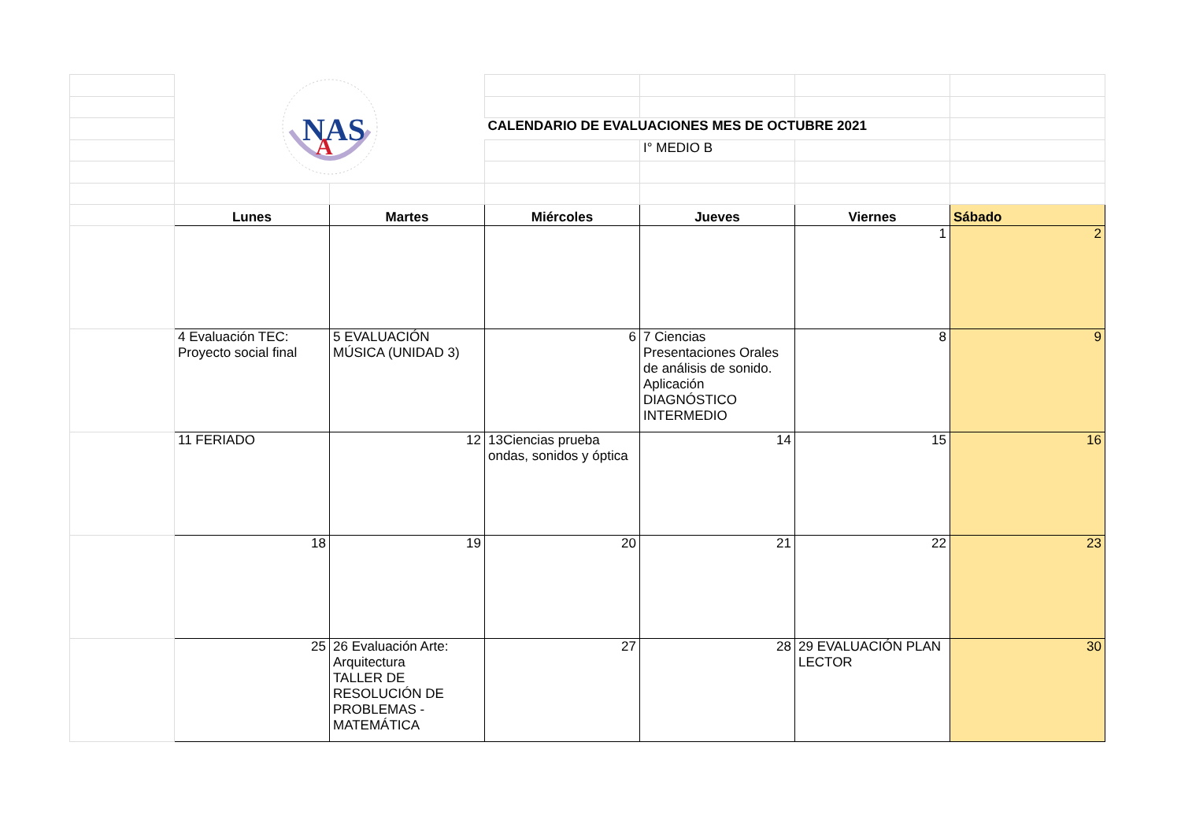| | NAS A | | | | | |
| | | | CALENDARIO DE EVALUACIONES MES DE OCTUBRE 2021 | | | |
| | | | | I° MEDIO B | | |
| | Lunes | Martes | Miércoles | Jueves | Viernes | Sábado |
| | | | | | 1 | 2 |
| | 4 Evaluación TEC: Proyecto social final | 5 EVALUACIÓN MÚSICA (UNIDAD 3) | 6 | 7 Ciencias Presentaciones Orales de análisis de sonido. Aplicación DIAGNÓSTICO INTERMEDIO | 8 | 9 |
| | 11 FERIADO | 12 | 13Ciencias prueba ondas, sonidos y óptica | 14 | 15 | 16 |
| | 18 | 19 | 20 | 21 | 22 | 23 |
| | 25 | 26 Evaluación Arte: Arquitectura TALLER DE RESOLUCIÓN DE PROBLEMAS - MATEMÁTICA | 27 | 28 | 29 EVALUACIÓN PLAN LECTOR | 30 |